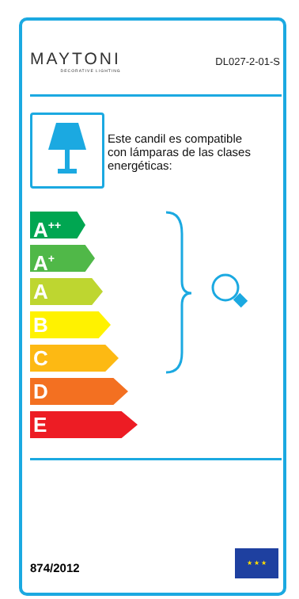MAYTONI
DECORATIVE LIGHTING
DL027-2-01-S
Este candil es compatible
con lámparas de las clases
energéticas:
A<sup>++</sup>
A<sup>+</sup>
A
B
C
D
E
874/2012
★ ★ ★